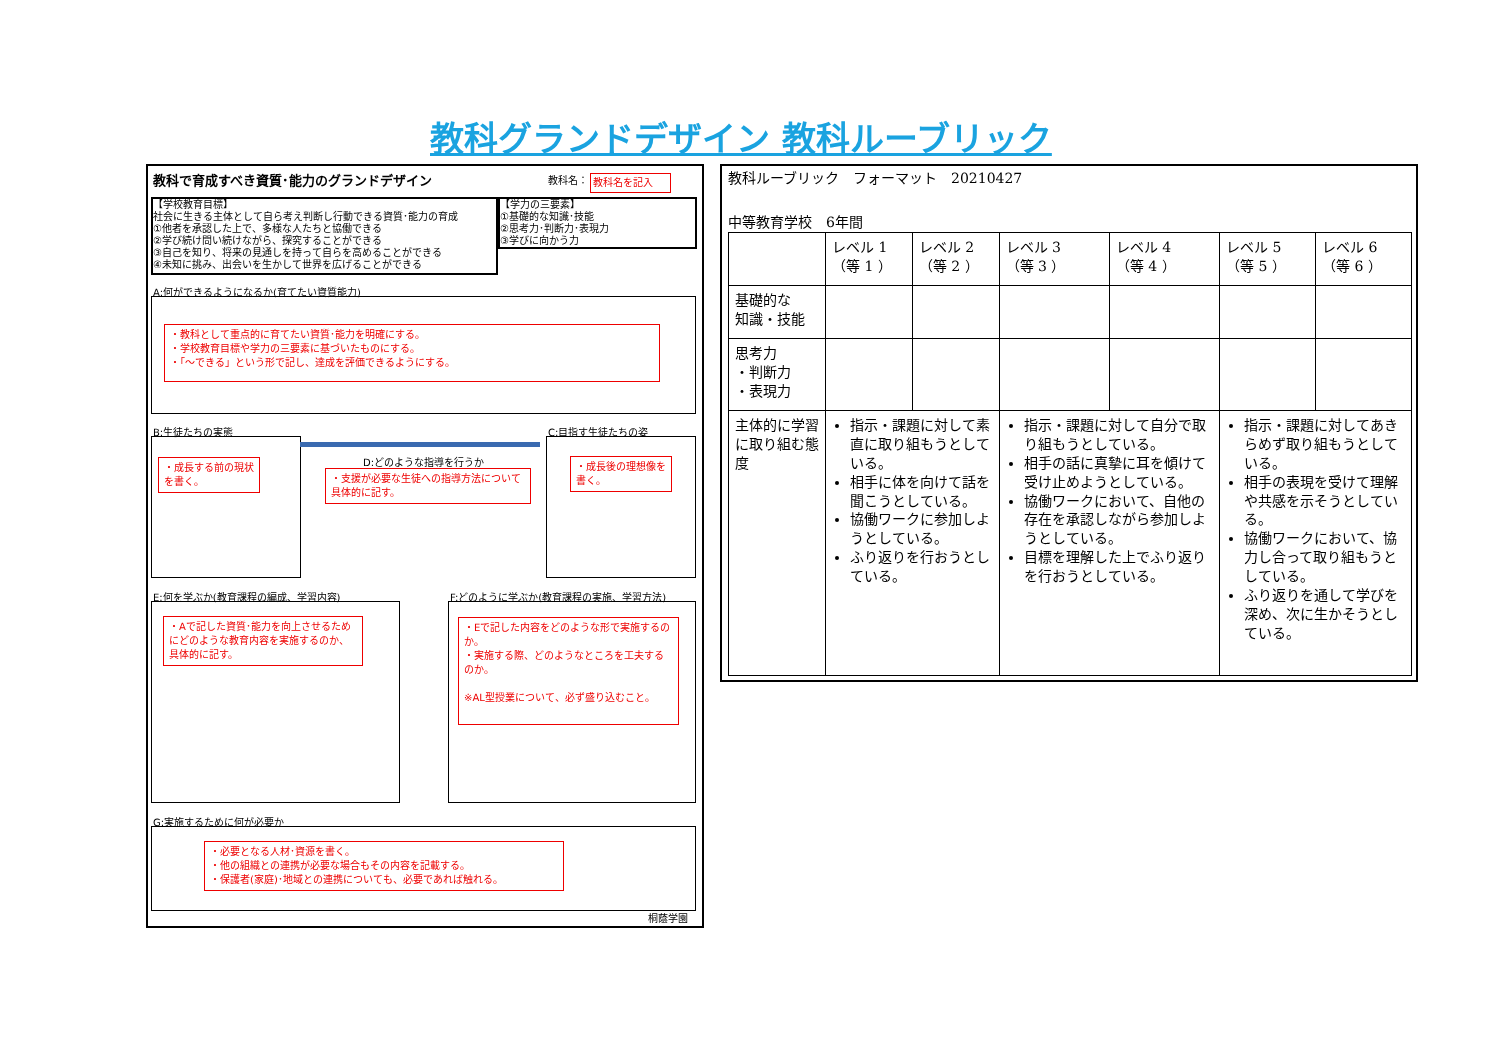教科グランドデザイン 教科ルーブリック
教科で育成すべき資質･能力のグランドデザイン
教科名： 教科名を記入
【学校教育目標】
社会に生きる主体として自ら考え判断し行動できる資質･能力の育成
①他者を承認した上で、多様な人たちと協働できる
②学び続け問い続けながら、探究することができる
③自己を知り、将来の見通しを持って自らを高めることができる
④未知に挑み、出会いを生かして世界を広げることができる
【学力の三要素】
①基礎的な知識･技能
②思考力･判断力･表現力
③学びに向かう力
A:何ができるようになるか(育てたい資質能力)
・教科として重点的に育てたい資質･能力を明確にする。
・学校教育目標や学力の三要素に基づいたものにする。
・「～できる」という形で記し、達成を評価できるようにする。
B:生徒たちの実態 C:目指す生徒たちの姿
・成長する前の現状を書く。
D:どのような指導を行うか
・支援が必要な生徒への指導方法について具体的に記す。
・成長後の理想像を書く。
E:何を学ぶか(教育課程の編成、学習内容)
F:どのように学ぶか(教育課程の実施、学習方法)
・Aで記した資質･能力を向上させるためにどのような教育内容を実施するのか、具体的に記す。
・Eで記した内容をどのような形で実施するのか。
・実施する際、どのようなところを工夫するのか。
※AL型授業について、必ず盛り込むこと。
G:実施するために何が必要か
・必要となる人材･資源を書く。
・他の組織との連携が必要な場合もその内容を記載する。
・保護者(家庭)･地域との連携についても、必要であれば触れる。
桐蔭学園
教科ルーブリック　フォーマット　20210427
中等教育学校　6年間
| | レベル 1 （等 1 ） | レベル 2 （等 2 ） | レベル 3 （等 3 ） | レベル 4 （等 4 ） | レベル 5 （等 5 ） | レベル 6 （等 6 ） |
| 基礎的な 知識・技能 | | | | | | |
| 思考力 ・判断力 ・表現力 | | | | | | |
| 主体的に学習に取り組む態度 | 指示・課題に対して素直に取り組もうとしている。 相手に体を向けて話を聞こうとしている。 協働ワークに参加しようとしている。 ふり返りを行おうとしている。 | | 指示・課題に対して自分で取り組もうとしている。 相手の話に真摯に耳を傾けて受け止めようとしている。 協働ワークにおいて、自他の存在を承認しながら参加しようとしている。 目標を理解した上でふり返りを行おうとしている。 | | 指示・課題に対してあきらめず取り組もうとしている。 相手の表現を受けて理解や共感を示そうとしている。 協働ワークにおいて、協力し合って取り組もうとしている。 ふり返りを通して学びを深め、次に生かそうとしている。 | |